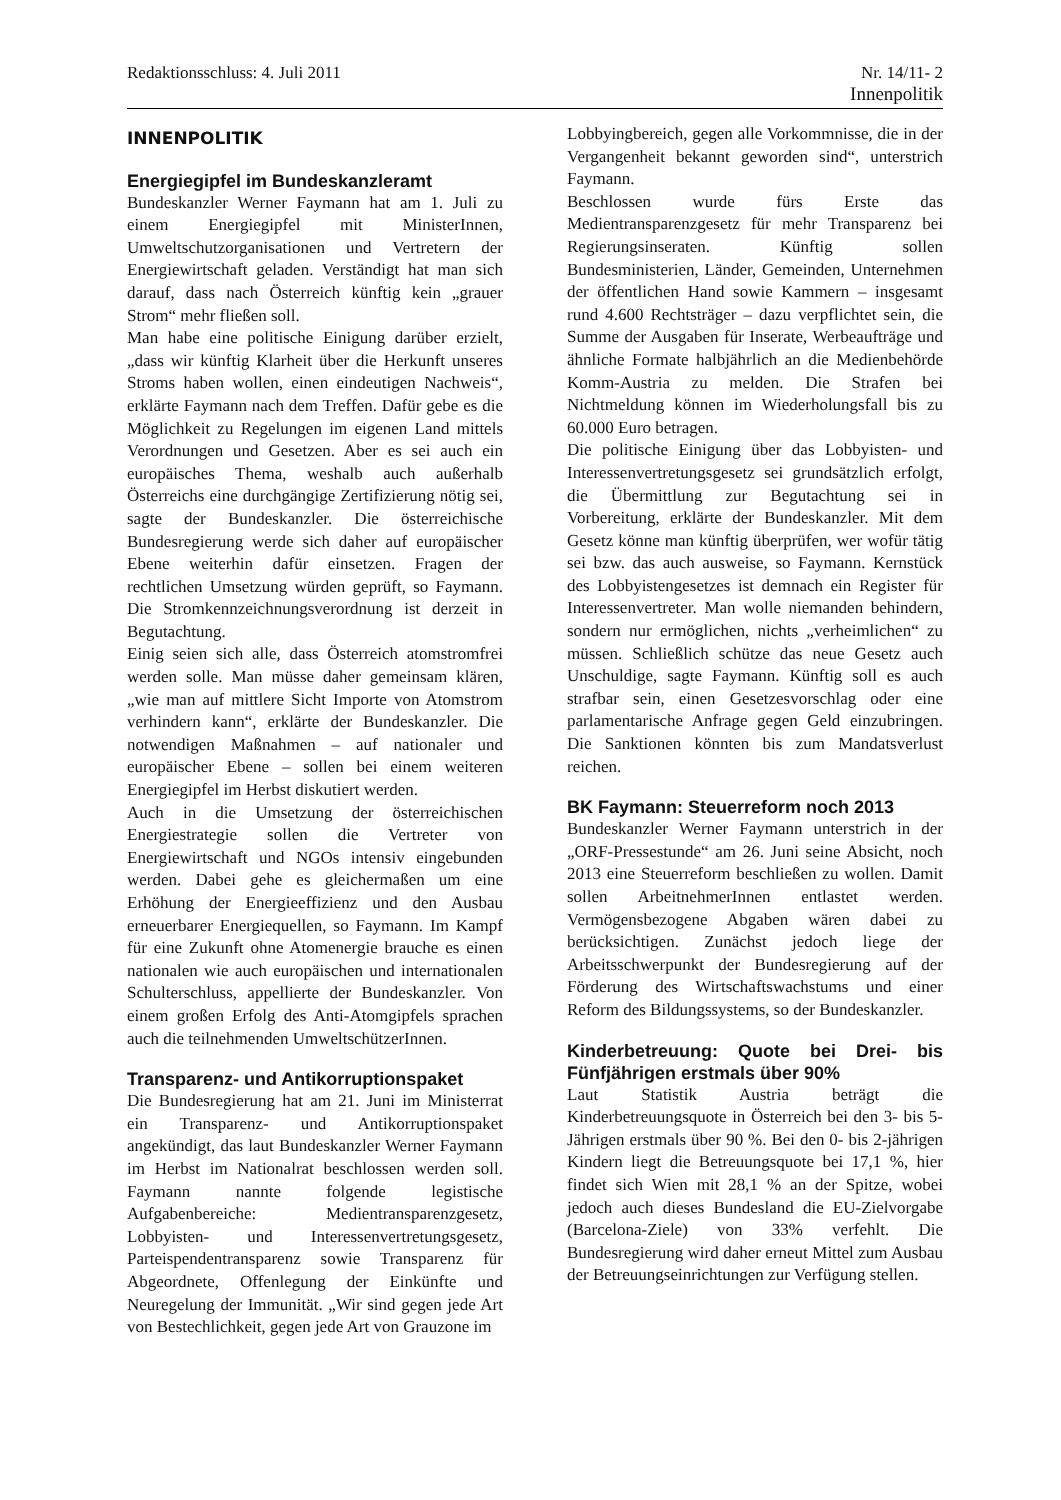Redaktionsschluss: 4. Juli 2011
Nr. 14/11- 2
Innenpolitik
INNENPOLITIK
Energiegipfel im Bundeskanzleramt
Bundeskanzler Werner Faymann hat am 1. Juli zu einem Energiegipfel mit MinisterInnen, Umweltschutzorganisationen und Vertretern der Energiewirtschaft geladen. Verständigt hat man sich darauf, dass nach Österreich künftig kein „grauer Strom“ mehr fließen soll.
Man habe eine politische Einigung darüber erzielt, „dass wir künftig Klarheit über die Herkunft unseres Stroms haben wollen, einen eindeutigen Nachweis“, erklärte Faymann nach dem Treffen. Dafür gebe es die Möglichkeit zu Regelungen im eigenen Land mittels Verordnungen und Gesetzen. Aber es sei auch ein europäisches Thema, weshalb auch außerhalb Österreichs eine durchgängige Zertifizierung nötig sei, sagte der Bundeskanzler. Die österreichische Bundesregierung werde sich daher auf europäischer Ebene weiterhin dafür einsetzen. Fragen der rechtlichen Umsetzung würden geprüft, so Faymann. Die Stromkennzeichnungsverordnung ist derzeit in Begutachtung.
Einig seien sich alle, dass Österreich atomstromfrei werden solle. Man müsse daher gemeinsam klären, „wie man auf mittlere Sicht Importe von Atomstrom verhindern kann“, erklärte der Bundeskanzler. Die notwendigen Maßnahmen – auf nationaler und europäischer Ebene – sollen bei einem weiteren Energiegipfel im Herbst diskutiert werden.
Auch in die Umsetzung der österreichischen Energiestrategie sollen die Vertreter von Energiewirtschaft und NGOs intensiv eingebunden werden. Dabei gehe es gleichermaßen um eine Erhöhung der Energieeffizienz und den Ausbau erneuerbarer Energiequellen, so Faymann. Im Kampf für eine Zukunft ohne Atomenergie brauche es einen nationalen wie auch europäischen und internationalen Schulterschluss, appellierte der Bundeskanzler. Von einem großen Erfolg des Anti-Atomgipfels sprachen auch die teilnehmenden UmweltschützerInnen.
Transparenz- und Antikorruptionspaket
Die Bundesregierung hat am 21. Juni im Ministerrat ein Transparenz- und Antikorruptionspaket angekündigt, das laut Bundeskanzler Werner Faymann im Herbst im Nationalrat beschlossen werden soll. Faymann nannte folgende legistische Aufgabenbereiche: Medientransparenzgesetz, Lobbyisten- und Interessenvertretungsgesetz, Parteispendentransparenz sowie Transparenz für Abgeordnete, Offenlegung der Einkünfte und Neuregelung der Immunität. „Wir sind gegen jede Art von Bestechlichkeit, gegen jede Art von Grauzone im
Lobbyingbereich, gegen alle Vorkommnisse, die in der Vergangenheit bekannt geworden sind“, unterstrich Faymann.
Beschlossen wurde fürs Erste das Medientransparenzgesetz für mehr Transparenz bei Regierungsinseraten. Künftig sollen Bundesministerien, Länder, Gemeinden, Unternehmen der öffentlichen Hand sowie Kammern – insgesamt rund 4.600 Rechtsträger – dazu verpflichtet sein, die Summe der Ausgaben für Inserate, Werbeaufträge und ähnliche Formate halbjährlich an die Medienbehörde Komm-Austria zu melden. Die Strafen bei Nichtmeldung können im Wiederholungsfall bis zu 60.000 Euro betragen.
Die politische Einigung über das Lobbyisten- und Interessenvertretungsgesetz sei grundsätzlich erfolgt, die Übermittlung zur Begutachtung sei in Vorbereitung, erklärte der Bundeskanzler. Mit dem Gesetz könne man künftig überprüfen, wer wofür tätig sei bzw. das auch ausweise, so Faymann. Kernstück des Lobbyistengesetzes ist demnach ein Register für Interessenvertreter. Man wolle niemanden behindern, sondern nur ermöglichen, nichts „verheimlichen“ zu müssen. Schließlich schütze das neue Gesetz auch Unschuldige, sagte Faymann. Künftig soll es auch strafbar sein, einen Gesetzesvorschlag oder eine parlamentarische Anfrage gegen Geld einzubringen. Die Sanktionen könnten bis zum Mandatsverlust reichen.
BK Faymann: Steuerreform noch 2013
Bundeskanzler Werner Faymann unterstrich in der „ORF-Pressestunde“ am 26. Juni seine Absicht, noch 2013 eine Steuerreform beschließen zu wollen. Damit sollen ArbeitnehmerInnen entlastet werden. Vermögensbezogene Abgaben wären dabei zu berücksichtigen. Zunächst jedoch liege der Arbeitsschwerpunkt der Bundesregierung auf der Förderung des Wirtschaftswachstums und einer Reform des Bildungssystems, so der Bundeskanzler.
Kinderbetreuung: Quote bei Drei- bis Fünfjährigen erstmals über 90%
Laut Statistik Austria beträgt die Kinderbetreuungsquote in Österreich bei den 3- bis 5-Jährigen erstmals über 90 %. Bei den 0- bis 2-jährigen Kindern liegt die Betreuungsquote bei 17,1 %, hier findet sich Wien mit 28,1 % an der Spitze, wobei jedoch auch dieses Bundesland die EU-Zielvorgabe (Barcelona-Ziele) von 33% verfehlt. Die Bundesregierung wird daher erneut Mittel zum Ausbau der Betreuungseinrichtungen zur Verfügung stellen.